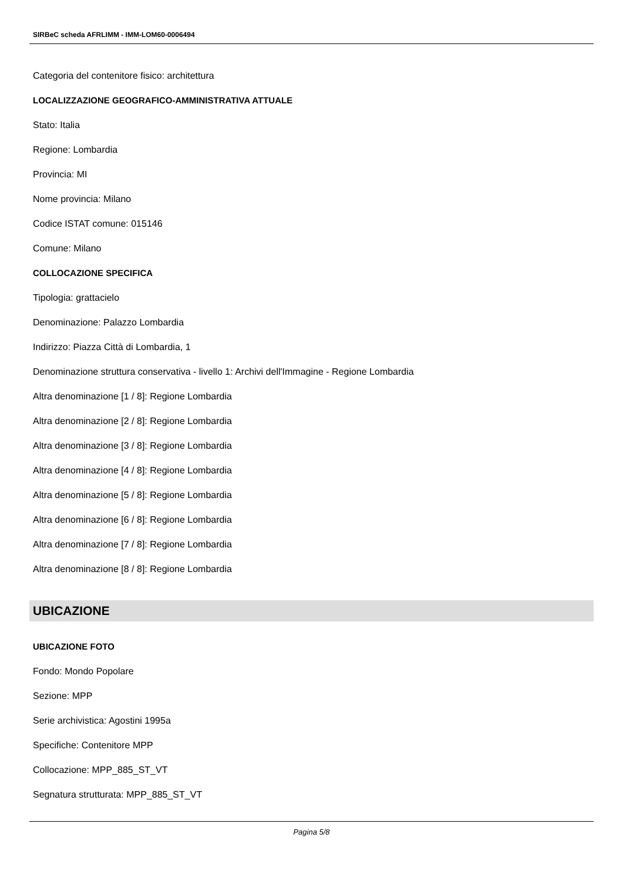SIRBeC scheda AFRLIMM - IMM-LOM60-0006494
Categoria del contenitore fisico: architettura
LOCALIZZAZIONE GEOGRAFICO-AMMINISTRATIVA ATTUALE
Stato: Italia
Regione: Lombardia
Provincia: MI
Nome provincia: Milano
Codice ISTAT comune: 015146
Comune: Milano
COLLOCAZIONE SPECIFICA
Tipologia: grattacielo
Denominazione: Palazzo Lombardia
Indirizzo: Piazza Città di Lombardia, 1
Denominazione struttura conservativa - livello 1: Archivi dell'Immagine - Regione Lombardia
Altra denominazione [1 / 8]: Regione Lombardia
Altra denominazione [2 / 8]: Regione Lombardia
Altra denominazione [3 / 8]: Regione Lombardia
Altra denominazione [4 / 8]: Regione Lombardia
Altra denominazione [5 / 8]: Regione Lombardia
Altra denominazione [6 / 8]: Regione Lombardia
Altra denominazione [7 / 8]: Regione Lombardia
Altra denominazione [8 / 8]: Regione Lombardia
UBICAZIONE
UBICAZIONE FOTO
Fondo: Mondo Popolare
Sezione: MPP
Serie archivistica: Agostini 1995a
Specifiche: Contenitore MPP
Collocazione: MPP_885_ST_VT
Segnatura strutturata: MPP_885_ST_VT
Pagina 5/8